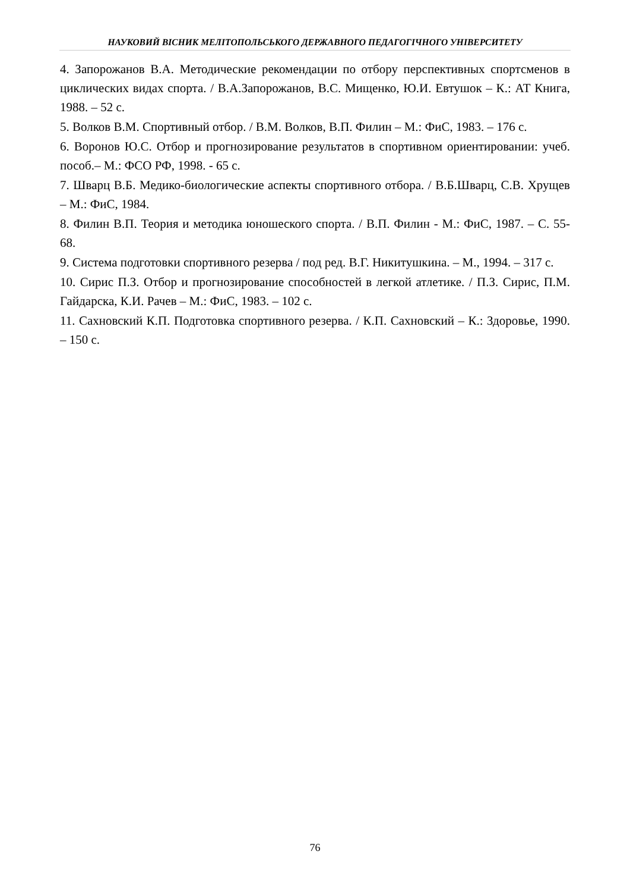НАУКОВИЙ ВІСНИК МЕЛІТОПОЛЬСЬКОГО ДЕРЖАВНОГО ПЕДАГОГІЧНОГО УНІВЕРСИТЕТУ
4. Запорожанов В.А. Методические рекомендации по отбору перспективных спортсменов в циклических видах спорта. / В.А.Запорожанов, В.С. Мищенко, Ю.И. Евтушок – К.: АТ Книга, 1988. – 52 с.
5. Волков В.М. Спортивный отбор. / В.М. Волков, В.П. Филин – М.: ФиС, 1983. – 176 с.
6. Воронов Ю.С. Отбор и прогнозирование результатов в спортивном ориентировании: учеб. пособ.– М.: ФСО РФ, 1998. - 65 с.
7. Шварц В.Б. Медико-биологические аспекты спортивного отбора. / В.Б.Шварц, С.В. Хрущев – М.: ФиС, 1984.
8. Филин В.П. Теория и методика юношеского спорта. / В.П. Филин - М.: ФиС, 1987. – С. 55-68.
9. Система подготовки спортивного резерва / под ред. В.Г. Никитушкина. – М., 1994. – 317 с.
10. Сирис П.З. Отбор и прогнозирование способностей в легкой атлетике. / П.З. Сирис, П.М. Гайдарска, К.И. Рачев – М.: ФиС, 1983. – 102 с.
11. Сахновский К.П. Подготовка спортивного резерва. / К.П. Сахновский – К.: Здоровье, 1990. – 150 с.
76